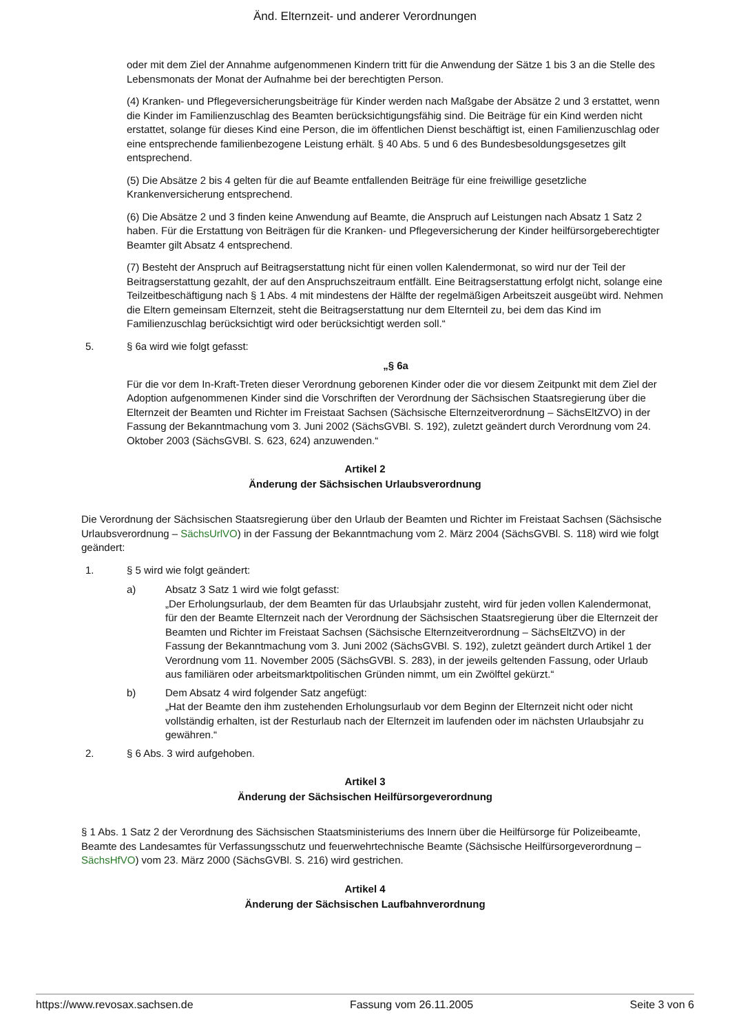Änd. Elternzeit- und anderer Verordnungen
oder mit dem Ziel der Annahme aufgenommenen Kindern tritt für die Anwendung der Sätze 1 bis 3 an die Stelle des Lebensmonats der Monat der Aufnahme bei der berechtigten Person.
(4) Kranken- und Pflegeversicherungsbeiträge für Kinder werden nach Maßgabe der Absätze 2 und 3 erstattet, wenn die Kinder im Familienzuschlag des Beamten berücksichtigungsfähig sind. Die Beiträge für ein Kind werden nicht erstattet, solange für dieses Kind eine Person, die im öffentlichen Dienst beschäftigt ist, einen Familienzuschlag oder eine entsprechende familienbezogene Leistung erhält. § 40 Abs. 5 und 6 des Bundesbesoldungsgesetzes gilt entsprechend.
(5) Die Absätze 2 bis 4 gelten für die auf Beamte entfallenden Beiträge für eine freiwillige gesetzliche Krankenversicherung entsprechend.
(6) Die Absätze 2 und 3 finden keine Anwendung auf Beamte, die Anspruch auf Leistungen nach Absatz 1 Satz 2 haben. Für die Erstattung von Beiträgen für die Kranken- und Pflegeversicherung der Kinder heilfürsorgeberechtigter Beamter gilt Absatz 4 entsprechend.
(7) Besteht der Anspruch auf Beitragserstattung nicht für einen vollen Kalendermonat, so wird nur der Teil der Beitragserstattung gezahlt, der auf den Anspruchszeitraum entfällt. Eine Beitragserstattung erfolgt nicht, solange eine Teilzeitbeschäftigung nach § 1 Abs. 4 mit mindestens der Hälfte der regelmäßigen Arbeitszeit ausgeübt wird. Nehmen die Eltern gemeinsam Elternzeit, steht die Beitragserstattung nur dem Elternteil zu, bei dem das Kind im Familienzuschlag berücksichtigt wird oder berücksichtigt werden soll.“
5. § 6a wird wie folgt gefasst:
„§ 6a
Für die vor dem In-Kraft-Treten dieser Verordnung geborenen Kinder oder die vor diesem Zeitpunkt mit dem Ziel der Adoption aufgenommenen Kinder sind die Vorschriften der Verordnung der Sächsischen Staatsregierung über die Elternzeit der Beamten und Richter im Freistaat Sachsen (Sächsische Elternzeitverordnung – SächsEltZVO) in der Fassung der Bekanntmachung vom 3. Juni 2002 (SächsGVBl. S. 192), zuletzt geändert durch Verordnung vom 24. Oktober 2003 (SächsGVBl. S. 623, 624) anzuwenden.“
Artikel 2
Änderung der Sächsischen Urlaubsverordnung
Die Verordnung der Sächsischen Staatsregierung über den Urlaub der Beamten und Richter im Freistaat Sachsen (Sächsische Urlaubsverordnung – SächsUrlVO) in der Fassung der Bekanntmachung vom 2. März 2004 (SächsGVBl. S. 118) wird wie folgt geändert:
1. § 5 wird wie folgt geändert:
a) Absatz 3 Satz 1 wird wie folgt gefasst:
„Der Erholungsurlaub, der dem Beamten für das Urlaubsjahr zusteht, wird für jeden vollen Kalendermonat, für den der Beamte Elternzeit nach der Verordnung der Sächsischen Staatsregierung über die Elternzeit der Beamten und Richter im Freistaat Sachsen (Sächsische Elternzeitverordnung – SächsEltZVO) in der Fassung der Bekanntmachung vom 3. Juni 2002 (SächsGVBl. S. 192), zuletzt geändert durch Artikel 1 der Verordnung vom 11. November 2005 (SächsGVBl. S. 283), in der jeweils geltenden Fassung, oder Urlaub aus familiären oder arbeitsmarktpolitischen Gründen nimmt, um ein Zwölftel gekürzt.“
b) Dem Absatz 4 wird folgender Satz angefügt:
„Hat der Beamte den ihm zustehenden Erholungsurlaub vor dem Beginn der Elternzeit nicht oder nicht vollständig erhalten, ist der Resturlaub nach der Elternzeit im laufenden oder im nächsten Urlaubsjahr zu gewähren.“
2. § 6 Abs. 3 wird aufgehoben.
Artikel 3
Änderung der Sächsischen Heilfürsorgeverordnung
§ 1 Abs. 1 Satz 2 der Verordnung des Sächsischen Staatsministeriums des Innern über die Heilfürsorge für Polizeibeamte, Beamte des Landesamtes für Verfassungsschutz und feuerwehrtechnische Beamte (Sächsische Heilfürsorgeverordnung – SächsHfVO) vom 23. März 2000 (SächsGVBl. S. 216) wird gestrichen.
Artikel 4
Änderung der Sächsischen Laufbahnverordnung
https://www.revosax.sachsen.de Fassung vom 26.11.2005 Seite 3 von 6